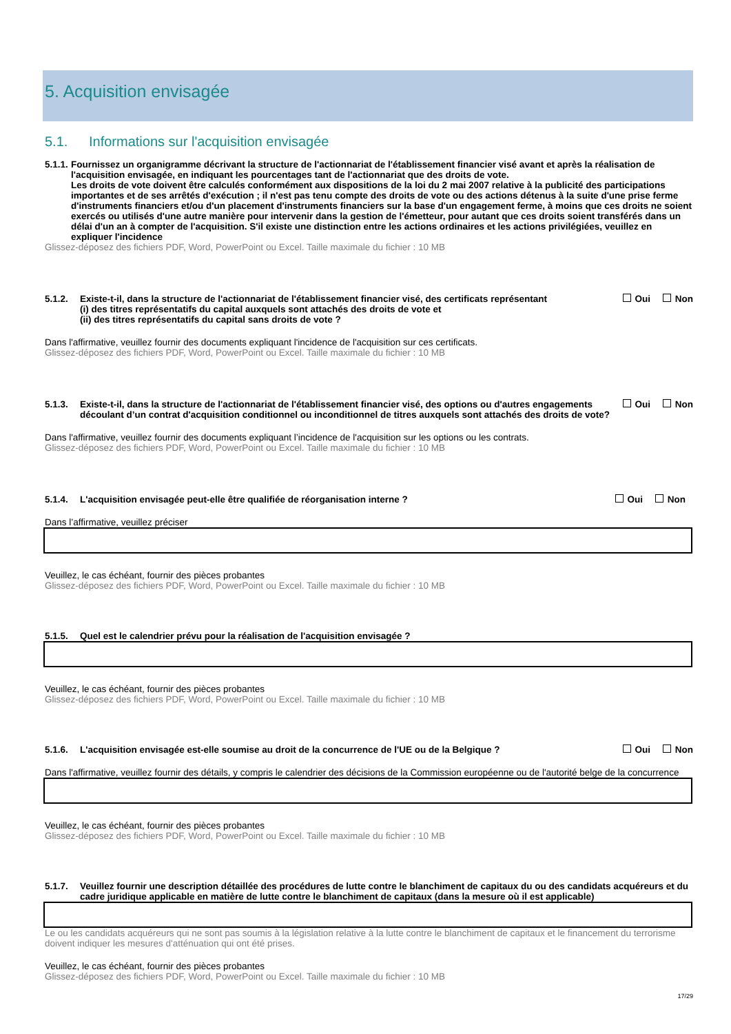5. Acquisition envisagée
5.1. Informations sur l'acquisition envisagée
5.1.1.
Fournissez un organigramme décrivant la structure de l'actionnariat de l'établissement financier visé avant et après la réalisation de l'acquisition envisagée, en indiquant les pourcentages tant de l'actionnariat que des droits de vote.
Les droits de vote doivent être calculés conformément aux dispositions de la loi du 2 mai 2007 relative à la publicité des participations importantes et de ses arrêtés d'exécution ; il n'est pas tenu compte des droits de vote ou des actions détenus à la suite d'une prise ferme d'instruments financiers et/ou d'un placement d'instruments financiers sur la base d'un engagement ferme, à moins que ces droits ne soient exercés ou utilisés d'une autre manière pour intervenir dans la gestion de l'émetteur, pour autant que ces droits soient transférés dans un délai d'un an à compter de l'acquisition. S'il existe une distinction entre les actions ordinaires et les actions privilégiées, veuillez en expliquer l'incidence
Glissez-déposez des fichiers PDF, Word, PowerPoint ou Excel. Taille maximale du fichier : 10 MB
5.1.2. Existe-t-il, dans la structure de l'actionnariat de l'établissement financier visé, des certificats représentant
(i) des titres représentatifs du capital auxquels sont attachés des droits de vote et
(ii) des titres représentatifs du capital sans droits de vote ?
Oui Non
Dans l'affirmative, veuillez fournir des documents expliquant l'incidence de l'acquisition sur ces certificats.
Glissez-déposez des fichiers PDF, Word, PowerPoint ou Excel. Taille maximale du fichier : 10 MB
5.1.3. Existe-t-il, dans la structure de l'actionnariat de l'établissement financier visé, des options ou d'autres engagements découlant d’un contrat d'acquisition conditionnel ou inconditionnel de titres auxquels sont attachés des droits de vote?
Oui Non
Dans l'affirmative, veuillez fournir des documents expliquant l’incidence de l'acquisition sur les options ou les contrats.
Glissez-déposez des fichiers PDF, Word, PowerPoint ou Excel. Taille maximale du fichier : 10 MB
5.1.4. L'acquisition envisagée peut-elle être qualifiée de réorganisation interne ?
Oui Non
Dans l’affirmative, veuillez préciser
Veuillez, le cas échéant, fournir des pièces probantes
Glissez-déposez des fichiers PDF, Word, PowerPoint ou Excel. Taille maximale du fichier : 10 MB
5.1.5. Quel est le calendrier prévu pour la réalisation de l'acquisition envisagée ?
Veuillez, le cas échéant, fournir des pièces probantes
Glissez-déposez des fichiers PDF, Word, PowerPoint ou Excel. Taille maximale du fichier : 10 MB
5.1.6. L'acquisition envisagée est-elle soumise au droit de la concurrence de l'UE ou de la Belgique ?
Oui Non
Dans l'affirmative, veuillez fournir des détails, y compris le calendrier des décisions de la Commission européenne ou de l'autorité belge de la concurrence
Veuillez, le cas échéant, fournir des pièces probantes
Glissez-déposez des fichiers PDF, Word, PowerPoint ou Excel. Taille maximale du fichier : 10 MB
5.1.7. Veuillez fournir une description détaillée des procédures de lutte contre le blanchiment de capitaux du ou des candidats acquéreurs et du cadre juridique applicable en matière de lutte contre le blanchiment de capitaux (dans la mesure où il est applicable)
Le ou les candidats acquéreurs qui ne sont pas soumis à la législation relative à la lutte contre le blanchiment de capitaux et le financement du terrorisme doivent indiquer les mesures d'atténuation qui ont été prises.
Veuillez, le cas échéant, fournir des pièces probantes
Glissez-déposez des fichiers PDF, Word, PowerPoint ou Excel. Taille maximale du fichier : 10 MB
17/29